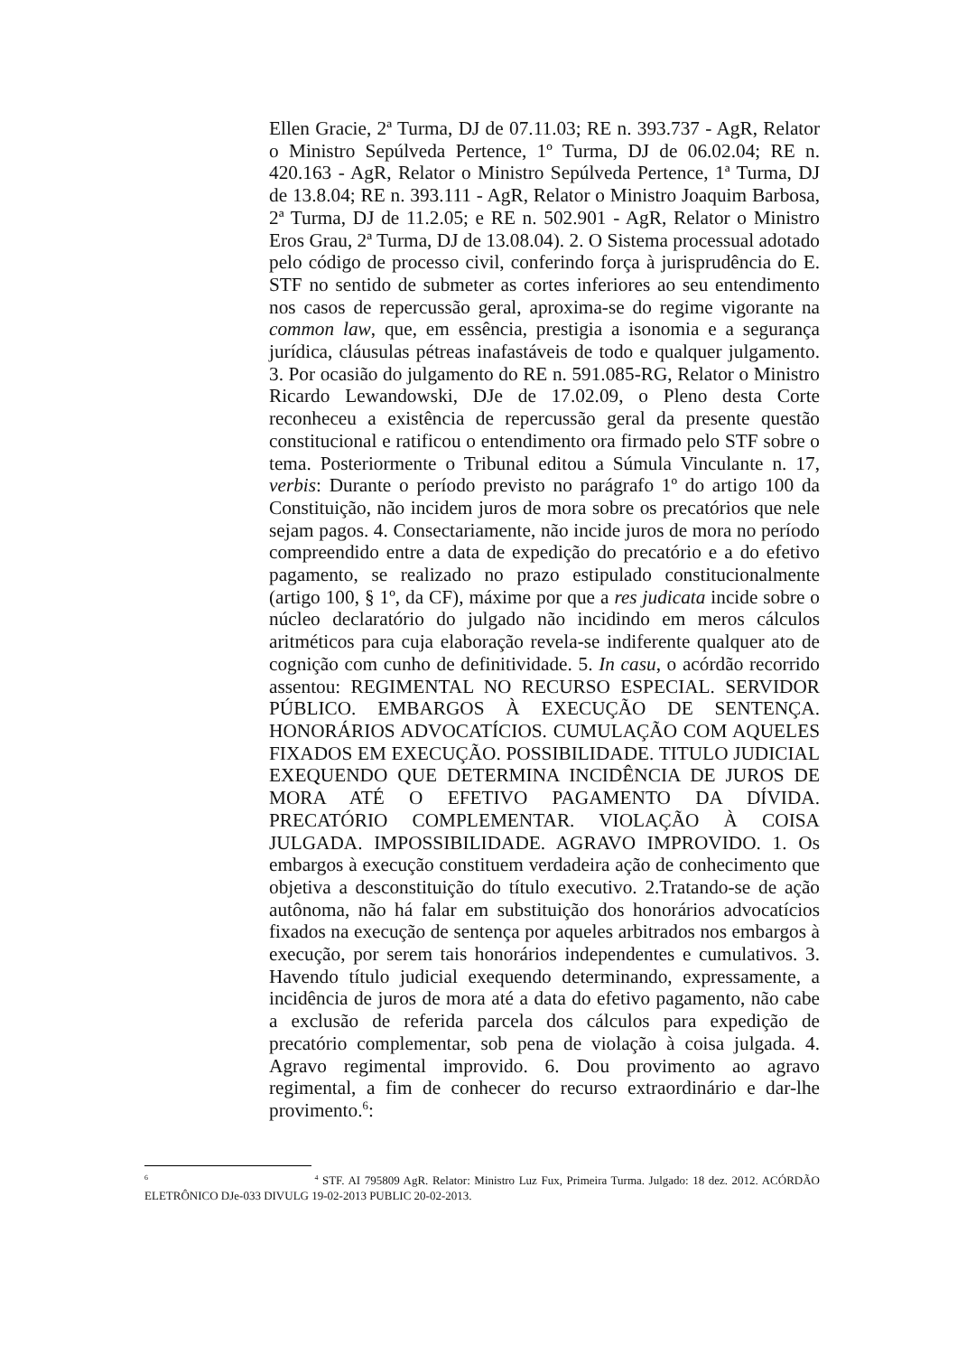Ellen Gracie, 2ª Turma, DJ de 07.11.03; RE n. 393.737 - AgR, Relator o Ministro Sepúlveda Pertence, 1º Turma, DJ de 06.02.04; RE n. 420.163 - AgR, Relator o Ministro Sepúlveda Pertence, 1ª Turma, DJ de 13.8.04; RE n. 393.111 - AgR, Relator o Ministro Joaquim Barbosa, 2ª Turma, DJ de 11.2.05; e RE n. 502.901 - AgR, Relator o Ministro Eros Grau, 2ª Turma, DJ de 13.08.04). 2. O Sistema processual adotado pelo código de processo civil, conferindo força à jurisprudência do E. STF no sentido de submeter as cortes inferiores ao seu entendimento nos casos de repercussão geral, aproxima-se do regime vigorante na common law, que, em essência, prestigia a isonomia e a segurança jurídica, cláusulas pétreas inafastáveis de todo e qualquer julgamento. 3. Por ocasião do julgamento do RE n. 591.085-RG, Relator o Ministro Ricardo Lewandowski, DJe de 17.02.09, o Pleno desta Corte reconheceu a existência de repercussão geral da presente questão constitucional e ratificou o entendimento ora firmado pelo STF sobre o tema. Posteriormente o Tribunal editou a Súmula Vinculante n. 17, verbis: Durante o período previsto no parágrafo 1º do artigo 100 da Constituição, não incidem juros de mora sobre os precatórios que nele sejam pagos. 4. Consectariamente, não incide juros de mora no período compreendido entre a data de expedição do precatório e a do efetivo pagamento, se realizado no prazo estipulado constitucionalmente (artigo 100, § 1º, da CF), máxime por que a res judicata incide sobre o núcleo declaratório do julgado não incidindo em meros cálculos aritméticos para cuja elaboração revela-se indiferente qualquer ato de cognição com cunho de definitividade. 5. In casu, o acórdão recorrido assentou: REGIMENTAL NO RECURSO ESPECIAL. SERVIDOR PÚBLICO. EMBARGOS À EXECUÇÃO DE SENTENÇA. HONORÁRIOS ADVOCATÍCIOS. CUMULAÇÃO COM AQUELES FIXADOS EM EXECUÇÃO. POSSIBILIDADE. TITULO JUDICIAL EXEQUENDO QUE DETERMINA INCIDÊNCIA DE JUROS DE MORA ATÉ O EFETIVO PAGAMENTO DA DÍVIDA. PRECATÓRIO COMPLEMENTAR. VIOLAÇÃO À COISA JULGADA. IMPOSSIBILIDADE. AGRAVO IMPROVIDO. 1. Os embargos à execução constituem verdadeira ação de conhecimento que objetiva a desconstituição do título executivo. 2.Tratando-se de ação autônoma, não há falar em substituição dos honorários advocatícios fixados na execução de sentença por aqueles arbitrados nos embargos à execução, por serem tais honorários independentes e cumulativos. 3. Havendo título judicial exequendo determinando, expressamente, a incidência de juros de mora até a data do efetivo pagamento, não cabe a exclusão de referida parcela dos cálculos para expedição de precatório complementar, sob pena de violação à coisa julgada. 4. Agravo regimental improvido. 6. Dou provimento ao agravo regimental, a fim de conhecer do recurso extraordinário e dar-lhe provimento.<sup>6</sup>:
<sup>6</sup> <sup>4</sup> STF. AI 795809 AgR. Relator: Ministro Luz Fux, Primeira Turma. Julgado: 18 dez. 2012. ACÓRDÃO ELETRÔNICO DJe-033 DIVULG 19-02-2013 PUBLIC 20-02-2013.